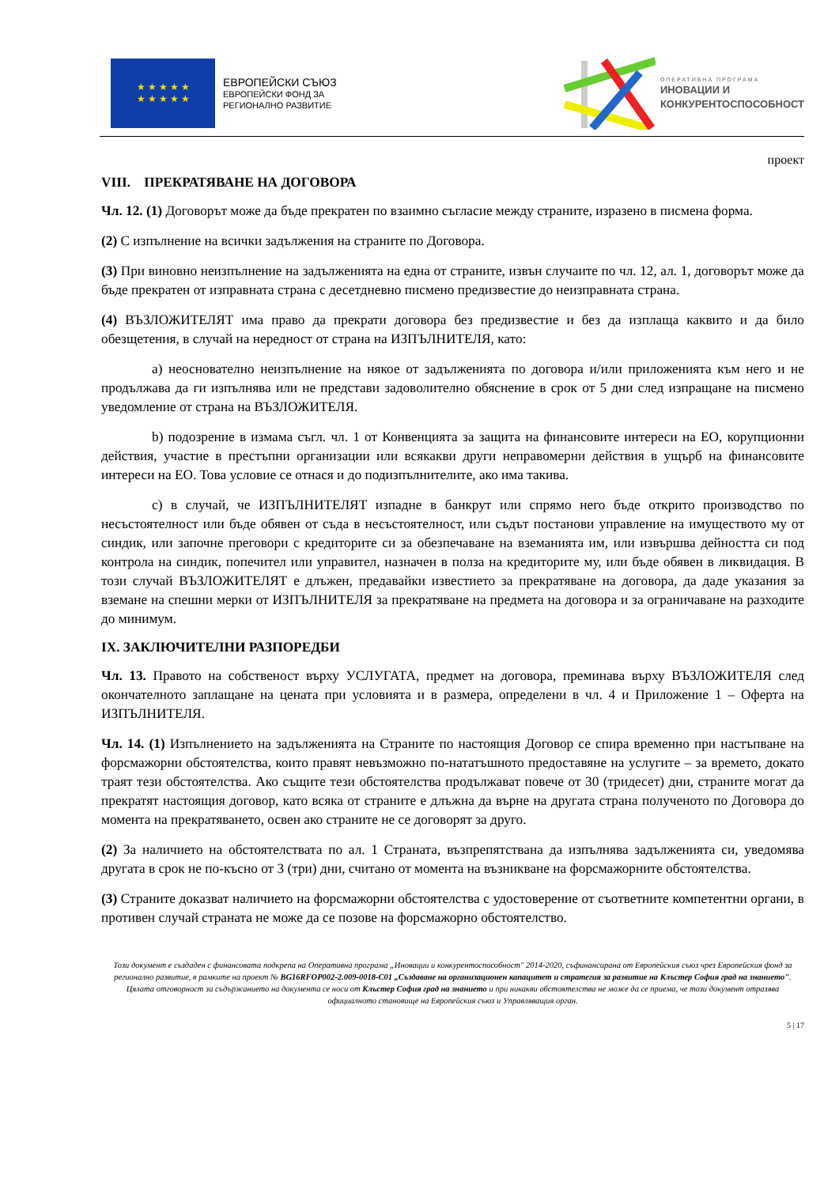★ ★ ★ ★ ★
★ ★ ★ ★ ★
ЕВРОПЕЙСКИ СЪЮЗ
ЕВРОПЕЙСКИ ФОНД ЗА
РЕГИОНАЛНО РАЗВИТИЕ
ОПЕРАТИВНА ПРОГРАМА
ИНОВАЦИИ И
КОНКУРЕНТОСПОСОБНОСТ
проект
VIII. ПРЕКРАТЯВАНЕ НА ДОГОВОРА
Чл. 12. (1) Договорът може да бъде прекратен по взаимно съгласие между страните, изразено в писмена форма.
(2) С изпълнение на всички задължения на страните по Договора.
(3) При виновно неизпълнение на задълженията на една от страните, извън случаите по чл. 12, ал. 1, договорът може да бъде прекратен от изправната страна с десетдневно писмено предизвестие до неизправната страна.
(4) ВЪЗЛОЖИТЕЛЯТ има право да прекрати договора без предизвестие и без да изплаща каквито и да било обезщетения, в случай на нередност от страна на ИЗПЪЛНИТЕЛЯ, като:
a) неоснователно неизпълнение на някое от задълженията по договора и/или приложенията към него и не продължава да ги изпълнява или не представи задоволително обяснение в срок от 5 дни след изпращане на писмено уведомление от страна на ВЪЗЛОЖИТЕЛЯ.
b) подозрение в измама съгл. чл. 1 от Конвенцията за защита на финансовите интереси на ЕО, корупционни действия, участие в престъпни организации или всякакви други неправомерни действия в ущърб на финансовите интереси на ЕО. Това условие се отнася и до подизпълнителите, ако има такива.
c) в случай, че ИЗПЪЛНИТЕЛЯТ изпадне в банкрут или спрямо него бъде открито производство по несъстоятелност или бъде обявен от съда в несъстоятелност, или съдът постанови управление на имуществото му от синдик, или започне преговори с кредиторите си за обезпечаване на вземанията им, или извършва дейността си под контрола на синдик, попечител или управител, назначен в полза на кредиторите му, или бъде обявен в ликвидация. В този случай ВЪЗЛОЖИТЕЛЯТ е длъжен, предавайки известието за прекратяване на договора, да даде указания за вземане на спешни мерки от ИЗПЪЛНИТЕЛЯ за прекратяване на предмета на договора и за ограничаване на разходите до минимум.
IX. ЗАКЛЮЧИТЕЛНИ РАЗПОРЕДБИ
Чл. 13. Правото на собственост върху УСЛУГАТА, предмет на договора, преминава върху ВЪЗЛОЖИТЕЛЯ след окончателното заплащане на цената при условията и в размера, определени в чл. 4 и Приложение 1 – Оферта на ИЗПЪЛНИТЕЛЯ.
Чл. 14. (1) Изпълнението на задълженията на Страните по настоящия Договор се спира временно при настъпване на форсмажорни обстоятелства, които правят невъзможно по-нататъшното предоставяне на услугите – за времето, докато траят тези обстоятелства. Ако същите тези обстоятелства продължават повече от 30 (тридесет) дни, страните могат да прекратят настоящия договор, като всяка от страните е длъжна да върне на другата страна полученото по Договора до момента на прекратяването, освен ако страните не се договорят за друго.
(2) За наличието на обстоятелствата по ал. 1 Страната, възпрепятствана да изпълнява задълженията си, уведомява другата в срок не по-късно от 3 (три) дни, считано от момента на възникване на форсмажорните обстоятелства.
(3) Страните доказват наличието на форсмажорни обстоятелства с удостоверение от съответните компетентни органи, в противен случай страната не може да се позове на форсмажорно обстоятелство.
Този документ е създаден с финансовата подкрепа на Оперативна програма „Иновации и конкурентоспособност" 2014-2020, съфинансирана от Европейския съюз чрез Европейския фонд за регионално развитие, в рамките на проект № BG16RFOP002-2.009-0018-C01 „Създаване на организационен капацитет и стратегия за развитие на Клъстер София град на знанието". Цялата отговорност за съдържанието на документа се носи от Клъстер София град на знанието и при никакви обстоятелства не може да се приема, че този документ отразява официалното становище на Европейския съюз и Управляващия орган.
5 | 17